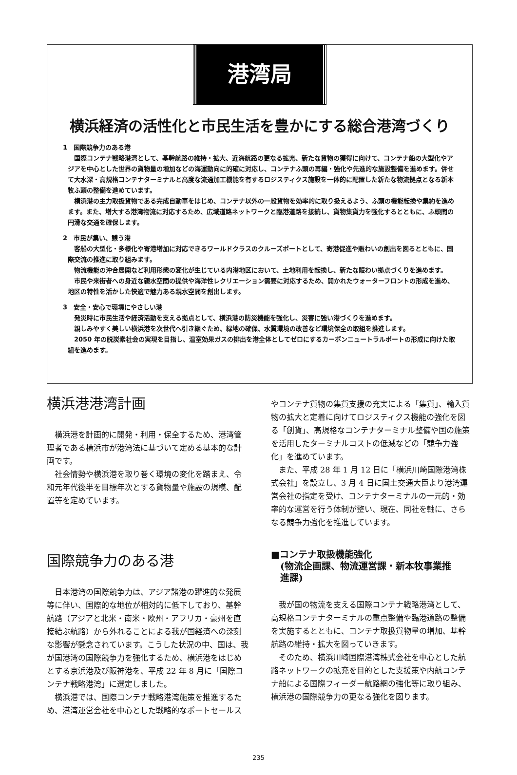港湾局
横浜経済の活性化と市民生活を豊かにする総合港湾づくり
1　国際競争力のある港
国際コンテナ戦略港湾として、基幹航路の維持・拡大、近海航路の更なる拡充、新たな貨物の獲得に向けて、コンテナ船の大型化やアジアを中心とした世界の貨物量の増加などの海運動向に的確に対応し、コンテナふ頭の再編・強化や先進的な施設整備を進めます。併せて大水深・高規格コンテナターミナルと高度な流通加工機能を有するロジスティクス施設を一体的に配置した新たな物流拠点となる新本牧ふ頭の整備を進めています。
横浜港の主力取扱貨物である完成自動車をはじめ、コンテナ以外の一般貨物を効率的に取り扱えるよう、ふ頭の機能転換や集約を進めます。また、増大する港湾物流に対応するため、広域道路ネットワークと臨港道路を接続し、貨物集貨力を強化するとともに、ふ頭間の円滑な交通を確保します。
2　市民が集い、憩う港
客船の大型化・多様化や寄港増加に対応できるワールドクラスのクルーズポートとして、寄港促進や賑わいの創出を図るとともに、国際交流の推進に取り組みます。
物流機能の沖合展開など利用形態の変化が生じている内港地区において、土地利用を転換し、新たな賑わい拠点づくりを進めます。
市民や来街者への身近な親水空間の提供や海洋性レクリエーション需要に対応するため、開かれたウォーターフロントの形成を進め、地区の特性を活かした快適で魅力ある親水空間を創出します。
3　安全・安心で環境にやさしい港
発災時に市民生活や経済活動を支える拠点として、横浜港の防災機能を強化し、災害に強い港づくりを進めます。
親しみやすく美しい横浜港を次世代へ引き継ぐため、緑地の確保、水質環境の改善など環境保全の取組を推進します。
2050 年の脱炭素社会の実現を目指し、温室効果ガスの排出を港全体としてゼロにするカーボンニュートラルポートの形成に向けた取組を進めます。
横浜港港湾計画
横浜港を計画的に開発・利用・保全するため、港湾管理者である横浜市が港湾法に基づいて定める基本的な計画です。
社会情勢や横浜港を取り巻く環境の変化を踏まえ、令和元年代後半を目標年次とする貨物量や施設の規模、配置等を定めています。
国際競争力のある港
日本港湾の国際競争力は、アジア諸港の躍進的な発展等に伴い、国際的な地位が相対的に低下しており、基幹航路（アジアと北米・南米・欧州・アフリカ・豪州を直接結ぶ航路）から外れることによる我が国経済への深刻な影響が懸念されています。こうした状況の中、国は、我が国港湾の国際競争力を強化するため、横浜港をはじめとする京浜港及び阪神港を、平成 22 年 8 月に「国際コンテナ戦略港湾」に選定しました。
横浜港では、国際コンテナ戦略港湾施策を推進するため、港湾運営会社を中心とした戦略的なポートセールス
やコンテナ貨物の集貨支援の充実による「集貨」、輸入貨物の拡大と定着に向けてロジスティクス機能の強化を図る「創貨」、高規格なコンテナターミナル整備や国の施策を活用したターミナルコストの低減などの「競争力強化」を進めています。
また、平成 28 年 1 月 12 日に「横浜川崎国際港湾株式会社」を設立し、3 月 4 日に国土交通大臣より港湾運営会社の指定を受け、コンテナターミナルの一元的・効率的な運営を行う体制が整い、現在、同社を軸に、さらなる競争力強化を推進しています。
■コンテナ取扱機能強化
　(物流企画課、物流運営課・新本牧事業推
　進課)
我が国の物流を支える国際コンテナ戦略港湾として、高規格コンテナターミナルの重点整備や臨港道路の整備を実施するとともに、コンテナ取扱貨物量の増加、基幹航路の維持・拡大を図っていきます。
そのため、横浜川崎国際港湾株式会社を中心とした航路ネットワークの拡充を目的とした支援策や内航コンテナ船による国際フィーダー航路網の強化等に取り組み、横浜港の国際競争力の更なる強化を図ります。
235